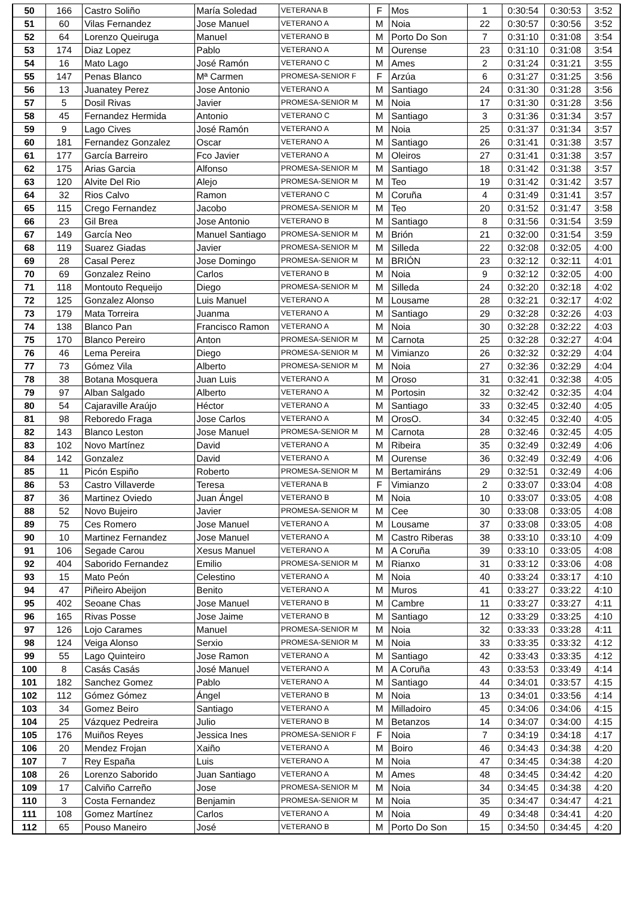| 50 | 166 | Castro Soliño | María Soledad | VETERANA B | F | Mos | 1 | 0:30:54 | 0:30:53 | 3:52 |
| 51 | 60 | Vilas Fernandez | Jose Manuel | VETERANO A | M | Noia | 22 | 0:30:57 | 0:30:56 | 3:52 |
| 52 | 64 | Lorenzo Queiruga | Manuel | VETERANO B | M | Porto Do Son | 7 | 0:31:10 | 0:31:08 | 3:54 |
| 53 | 174 | Diaz Lopez | Pablo | VETERANO A | M | Ourense | 23 | 0:31:10 | 0:31:08 | 3:54 |
| 54 | 16 | Mato Lago | José Ramón | VETERANO C | M | Ames | 2 | 0:31:24 | 0:31:21 | 3:55 |
| 55 | 147 | Penas Blanco | Mª Carmen | PROMESA-SENIOR F | F | Arzúa | 6 | 0:31:27 | 0:31:25 | 3:56 |
| 56 | 13 | Juanatey Perez | Jose Antonio | VETERANO A | M | Santiago | 24 | 0:31:30 | 0:31:28 | 3:56 |
| 57 | 5 | Dosil Rivas | Javier | PROMESA-SENIOR M | M | Noia | 17 | 0:31:30 | 0:31:28 | 3:56 |
| 58 | 45 | Fernandez Hermida | Antonio | VETERANO C | M | Santiago | 3 | 0:31:36 | 0:31:34 | 3:57 |
| 59 | 9 | Lago Cives | José Ramón | VETERANO A | M | Noia | 25 | 0:31:37 | 0:31:34 | 3:57 |
| 60 | 181 | Fernandez Gonzalez | Oscar | VETERANO A | M | Santiago | 26 | 0:31:41 | 0:31:38 | 3:57 |
| 61 | 177 | García Barreiro | Fco Javier | VETERANO A | M | Oleiros | 27 | 0:31:41 | 0:31:38 | 3:57 |
| 62 | 175 | Arias Garcia | Alfonso | PROMESA-SENIOR M | M | Santiago | 18 | 0:31:42 | 0:31:38 | 3:57 |
| 63 | 120 | Alvite Del Rio | Alejo | PROMESA-SENIOR M | M | Teo | 19 | 0:31:42 | 0:31:42 | 3:57 |
| 64 | 32 | Rios Calvo | Ramon | VETERANO C | M | Coruña | 4 | 0:31:49 | 0:31:41 | 3:57 |
| 65 | 115 | Crego Fernandez | Jacobo | PROMESA-SENIOR M | M | Teo | 20 | 0:31:52 | 0:31:47 | 3:58 |
| 66 | 23 | Gil Brea | Jose Antonio | VETERANO B | M | Santiago | 8 | 0:31:56 | 0:31:54 | 3:59 |
| 67 | 149 | García Neo | Manuel Santiago | PROMESA-SENIOR M | M | Brión | 21 | 0:32:00 | 0:31:54 | 3:59 |
| 68 | 119 | Suarez Giadas | Javier | PROMESA-SENIOR M | M | Silleda | 22 | 0:32:08 | 0:32:05 | 4:00 |
| 69 | 28 | Casal Perez | Jose Domingo | PROMESA-SENIOR M | M | BRIÓN | 23 | 0:32:12 | 0:32:11 | 4:01 |
| 70 | 69 | Gonzalez Reino | Carlos | VETERANO B | M | Noia | 9 | 0:32:12 | 0:32:05 | 4:00 |
| 71 | 118 | Montouto Requeijo | Diego | PROMESA-SENIOR M | M | Silleda | 24 | 0:32:20 | 0:32:18 | 4:02 |
| 72 | 125 | Gonzalez Alonso | Luis Manuel | VETERANO A | M | Lousame | 28 | 0:32:21 | 0:32:17 | 4:02 |
| 73 | 179 | Mata Torreira | Juanma | VETERANO A | M | Santiago | 29 | 0:32:28 | 0:32:26 | 4:03 |
| 74 | 138 | Blanco Pan | Francisco Ramon | VETERANO A | M | Noia | 30 | 0:32:28 | 0:32:22 | 4:03 |
| 75 | 170 | Blanco Pereiro | Anton | PROMESA-SENIOR M | M | Carnota | 25 | 0:32:28 | 0:32:27 | 4:04 |
| 76 | 46 | Lema Pereira | Diego | PROMESA-SENIOR M | M | Vimianzo | 26 | 0:32:32 | 0:32:29 | 4:04 |
| 77 | 73 | Gómez Vila | Alberto | PROMESA-SENIOR M | M | Noia | 27 | 0:32:36 | 0:32:29 | 4:04 |
| 78 | 38 | Botana Mosquera | Juan Luis | VETERANO A | M | Oroso | 31 | 0:32:41 | 0:32:38 | 4:05 |
| 79 | 97 | Alban Salgado | Alberto | VETERANO A | M | Portosin | 32 | 0:32:42 | 0:32:35 | 4:04 |
| 80 | 54 | Cajaraville Araújo | Héctor | VETERANO A | M | Santiago | 33 | 0:32:45 | 0:32:40 | 4:05 |
| 81 | 98 | Reboredo Fraga | Jose Carlos | VETERANO A | M | OrosO. | 34 | 0:32:45 | 0:32:40 | 4:05 |
| 82 | 143 | Blanco Leston | Jose Manuel | PROMESA-SENIOR M | M | Carnota | 28 | 0:32:46 | 0:32:45 | 4:05 |
| 83 | 102 | Novo Martínez | David | VETERANO A | M | Ribeira | 35 | 0:32:49 | 0:32:49 | 4:06 |
| 84 | 142 | Gonzalez | David | VETERANO A | M | Ourense | 36 | 0:32:49 | 0:32:49 | 4:06 |
| 85 | 11 | Picón Espiño | Roberto | PROMESA-SENIOR M | M | Bertamiráns | 29 | 0:32:51 | 0:32:49 | 4:06 |
| 86 | 53 | Castro Villaverde | Teresa | VETERANA B | F | Vimianzo | 2 | 0:33:07 | 0:33:04 | 4:08 |
| 87 | 36 | Martinez Oviedo | Juan Ángel | VETERANO B | M | Noia | 10 | 0:33:07 | 0:33:05 | 4:08 |
| 88 | 52 | Novo Bujeiro | Javier | PROMESA-SENIOR M | M | Cee | 30 | 0:33:08 | 0:33:05 | 4:08 |
| 89 | 75 | Ces Romero | Jose Manuel | VETERANO A | M | Lousame | 37 | 0:33:08 | 0:33:05 | 4:08 |
| 90 | 10 | Martinez Fernandez | Jose Manuel | VETERANO A | M | Castro Riberas | 38 | 0:33:10 | 0:33:10 | 4:09 |
| 91 | 106 | Segade Carou | Xesus Manuel | VETERANO A | M | A Coruña | 39 | 0:33:10 | 0:33:05 | 4:08 |
| 92 | 404 | Saborido Fernandez | Emilio | PROMESA-SENIOR M | M | Rianxo | 31 | 0:33:12 | 0:33:06 | 4:08 |
| 93 | 15 | Mato Peón | Celestino | VETERANO A | M | Noia | 40 | 0:33:24 | 0:33:17 | 4:10 |
| 94 | 47 | Piñeiro Abeijon | Benito | VETERANO A | M | Muros | 41 | 0:33:27 | 0:33:22 | 4:10 |
| 95 | 402 | Seoane Chas | Jose Manuel | VETERANO B | M | Cambre | 11 | 0:33:27 | 0:33:27 | 4:11 |
| 96 | 165 | Rivas Posse | Jose Jaime | VETERANO B | M | Santiago | 12 | 0:33:29 | 0:33:25 | 4:10 |
| 97 | 126 | Lojo Carames | Manuel | PROMESA-SENIOR M | M | Noia | 32 | 0:33:33 | 0:33:28 | 4:11 |
| 98 | 124 | Veiga Alonso | Serxio | PROMESA-SENIOR M | M | Noia | 33 | 0:33:35 | 0:33:32 | 4:12 |
| 99 | 55 | Lago Quinteiro | Jose Ramon | VETERANO A | M | Santiago | 42 | 0:33:43 | 0:33:35 | 4:12 |
| 100 | 8 | Casás Casás | José Manuel | VETERANO A | M | A Coruña | 43 | 0:33:53 | 0:33:49 | 4:14 |
| 101 | 182 | Sanchez Gomez | Pablo | VETERANO A | M | Santiago | 44 | 0:34:01 | 0:33:57 | 4:15 |
| 102 | 112 | Gómez Gómez | Ángel | VETERANO B | M | Noia | 13 | 0:34:01 | 0:33:56 | 4:14 |
| 103 | 34 | Gomez Beiro | Santiago | VETERANO A | M | Milladoiro | 45 | 0:34:06 | 0:34:06 | 4:15 |
| 104 | 25 | Vázquez Pedreira | Julio | VETERANO B | M | Betanzos | 14 | 0:34:07 | 0:34:00 | 4:15 |
| 105 | 176 | Muiños Reyes | Jessica Ines | PROMESA-SENIOR F | F | Noia | 7 | 0:34:19 | 0:34:18 | 4:17 |
| 106 | 20 | Mendez Frojan | Xaiño | VETERANO A | M | Boiro | 46 | 0:34:43 | 0:34:38 | 4:20 |
| 107 | 7 | Rey España | Luis | VETERANO A | M | Noia | 47 | 0:34:45 | 0:34:38 | 4:20 |
| 108 | 26 | Lorenzo Saborido | Juan Santiago | VETERANO A | M | Ames | 48 | 0:34:45 | 0:34:42 | 4:20 |
| 109 | 17 | Calviño Carreño | Jose | PROMESA-SENIOR M | M | Noia | 34 | 0:34:45 | 0:34:38 | 4:20 |
| 110 | 3 | Costa Fernandez | Benjamin | PROMESA-SENIOR M | M | Noia | 35 | 0:34:47 | 0:34:47 | 4:21 |
| 111 | 108 | Gomez Martínez | Carlos | VETERANO A | M | Noia | 49 | 0:34:48 | 0:34:41 | 4:20 |
| 112 | 65 | Pouso Maneiro | José | VETERANO B | M | Porto Do Son | 15 | 0:34:50 | 0:34:45 | 4:20 |